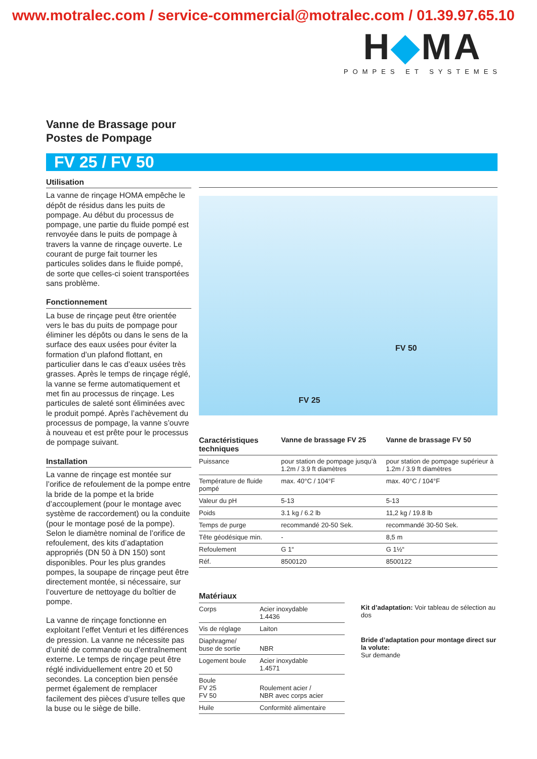www.motralec.com / service-commercial@motralec.com / 01.39.97.65.10
H◆MA
POMPES ET SYSTEMES
Vanne de Brassage pour
Postes de Pompage
FV 25 / FV 50
Utilisation
La vanne de rinçage HOMA empêche le dépôt de résidus dans les puits de pompage. Au début du processus de pompage, une partie du fluide pompé est renvoyée dans le puits de pompage à travers la vanne de rinçage ouverte. Le courant de purge fait tourner les particules solides dans le fluide pompé, de sorte que celles-ci soient transportées sans problème.
Fonctionnement
La buse de rinçage peut être orientée vers le bas du puits de pompage pour éliminer les dépôts ou dans le sens de la surface des eaux usées pour éviter la formation d’un plafond flottant, en particulier dans le cas d’eaux usées très grasses. Après le temps de rinçage réglé, la vanne se ferme automatiquement et met fin au processus de rinçage. Les particules de saleté sont éliminées avec le produit pompé. Après l’achèvement du processus de pompage, la vanne s’ouvre à nouveau et est prête pour le processus de pompage suivant.
Installation
La vanne de rinçage est montée sur l’orifice de refoulement de la pompe entre la bride de la pompe et la bride d’accouplement (pour le montage avec système de raccordement) ou la conduite (pour le montage posé de la pompe). Selon le diamètre nominal de l’orifice de refoulement, des kits d’adaptation appropriés (DN 50 à DN 150) sont disponibles. Pour les plus grandes pompes, la soupape de rinçage peut être directement montée, si nécessaire, sur l’ouverture de nettoyage du boîtier de pompe.
La vanne de rinçage fonctionne en exploitant l’effet Venturi et les différences de pression. La vanne ne nécessite pas d’unité de commande ou d’entraînement externe. Le temps de rinçage peut être réglé individuellement entre 20 et 50 secondes. La conception bien pensée permet également de remplacer facilement des pièces d’usure telles que la buse ou le siège de bille.
FV 50
FV 25
| Caractéristiques techniques | Vanne de brassage FV 25 | Vanne de brassage FV 50 |
| --- | --- | --- |
| Puissance | pour station de pompage jusqu’à 1.2m / 3.9 ft diamètres | pour station de pompage supérieur à 1.2m / 3.9 ft diamètres |
| Température de fluide pompé | max. 40°C / 104°F | max. 40°C / 104°F |
| Valeur du pH | 5-13 | 5-13 |
| Poids | 3.1 kg / 6.2 lb | 11,2 kg / 19.8 lb |
| Temps de purge | recommandé 20-50 Sek. | recommandé 30-50 Sek. |
| Tête géodésique min. | - | 8,5 m |
| Refoulement | G 1“ | G 1½“ |
| Réf. | 8500120 | 8500122 |
| Matériaux | |
| --- | --- |
| Corps | Acier inoxydable 1.4436 |
| Vis de réglage | Laiton |
| Diaphragme/ buse de sortie | NBR |
| Logement boule | Acier inoxydable 1.4571 |
| Boule FV 25 FV 50 | Roulement acier / NBR avec corps acier |
| Huile | Conformité alimentaire |
Kit d’adaptation: Voir tableau de sélection au dos
Bride d’adaptation pour montage direct sur la volute:
Sur demande